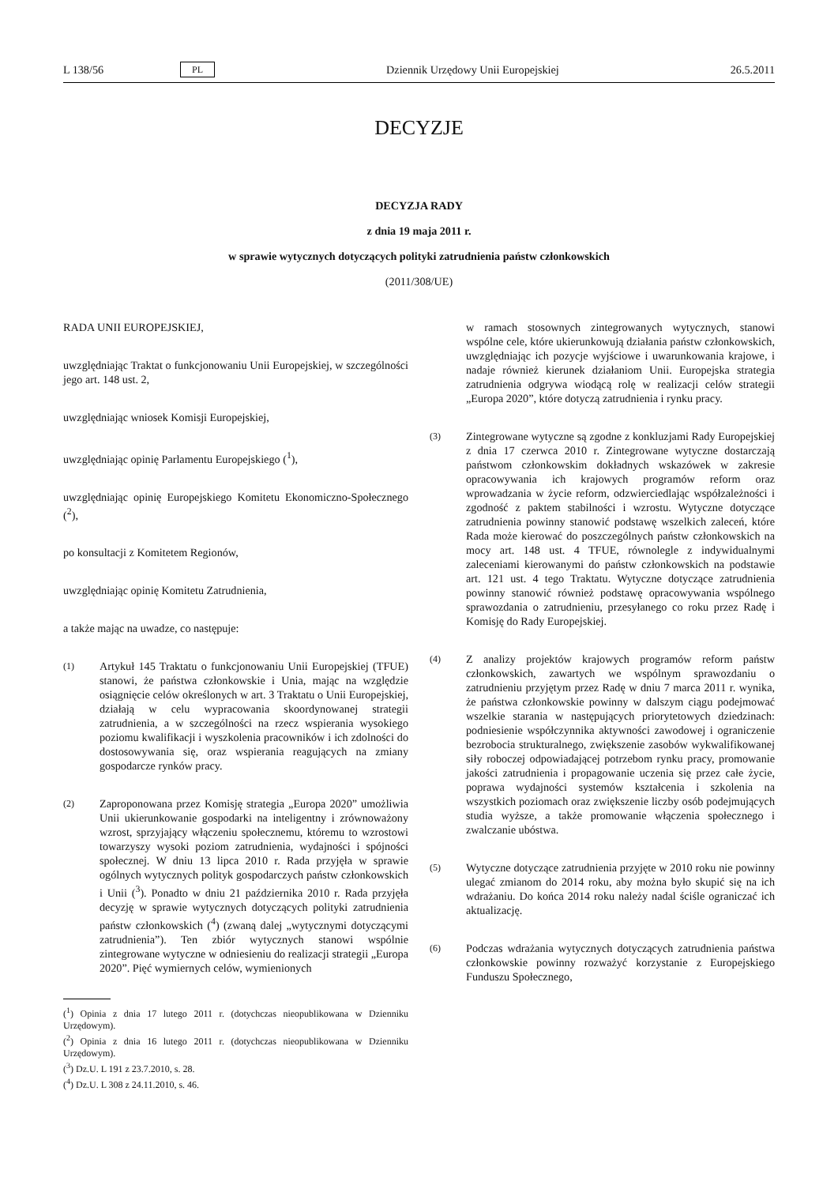L 138/56 PL Dziennik Urzędowy Unii Europejskiej 26.5.2011
DECYZJE
DECYZJA RADY
z dnia 19 maja 2011 r.
w sprawie wytycznych dotyczących polityki zatrudnienia państw członkowskich
(2011/308/UE)
RADA UNII EUROPEJSKIEJ,
uwzględniając Traktat o funkcjonowaniu Unii Europejskiej, w szczególności jego art. 148 ust. 2,
uwzględniając wniosek Komisji Europejskiej,
uwzględniając opinię Parlamentu Europejskiego (<sup>1</sup>),
uwzględniając opinię Europejskiego Komitetu Ekonomiczno-Społecznego (<sup>2</sup>),
po konsultacji z Komitetem Regionów,
uwzględniając opinię Komitetu Zatrudnienia,
a także mając na uwadze, co następuje:
(1) Artykuł 145 Traktatu o funkcjonowaniu Unii Europejskiej (TFUE) stanowi, że państwa członkowskie i Unia, mając na względzie osiągnięcie celów określonych w art. 3 Traktatu o Unii Europejskiej, działają w celu wypracowania skoordynowanej strategii zatrudnienia, a w szczególności na rzecz wspierania wysokiego poziomu kwalifikacji i wyszkolenia pracowników i ich zdolności do dostosowywania się, oraz wspierania reagujących na zmiany gospodarcze rynków pracy.
(2) Zaproponowana przez Komisję strategia „Europa 2020” umożliwia Unii ukierunkowanie gospodarki na inteligentny i zrównoważony wzrost, sprzyjający włączeniu społecznemu, któremu to wzrostowi towarzyszy wysoki poziom zatrudnienia, wydajności i spójności społecznej. W dniu 13 lipca 2010 r. Rada przyjęła w sprawie ogólnych wytycznych polityk gospodarczych państw członkowskich i Unii (<sup>3</sup>). Ponadto w dniu 21 października 2010 r. Rada przyjęła decyzję w sprawie wytycznych dotyczących polityki zatrudnienia państw członkowskich (<sup>4</sup>) (zwaną dalej „wytycznymi dotyczącymi zatrudnienia”). Ten zbiór wytycznych stanowi wspólnie zintegrowane wytyczne w odniesieniu do realizacji strategii „Europa 2020”. Pięć wymiernych celów, wymienionych
(<sup>1</sup>) Opinia z dnia 17 lutego 2011 r. (dotychczas nieopublikowana w Dzienniku Urzędowym).
(<sup>2</sup>) Opinia z dnia 16 lutego 2011 r. (dotychczas nieopublikowana w Dzienniku Urzędowym).
(<sup>3</sup>) Dz.U. L 191 z 23.7.2010, s. 28.
(<sup>4</sup>) Dz.U. L 308 z 24.11.2010, s. 46.
w ramach stosownych zintegrowanych wytycznych, stanowi wspólne cele, które ukierunkowują działania państw członkowskich, uwzględniając ich pozycje wyjściowe i uwarunkowania krajowe, i nadaje również kierunek działaniom Unii. Europejska strategia zatrudnienia odgrywa wiodącą rolę w realizacji celów strategii „Europa 2020”, które dotyczą zatrudnienia i rynku pracy.
(3) Zintegrowane wytyczne są zgodne z konkluzjami Rady Europejskiej z dnia 17 czerwca 2010 r. Zintegrowane wytyczne dostarczają państwom członkowskim dokładnych wskazówek w zakresie opracowywania ich krajowych programów reform oraz wprowadzania w życie reform, odzwierciedlając współzależności i zgodność z paktem stabilności i wzrostu. Wytyczne dotyczące zatrudnienia powinny stanowić podstawę wszelkich zaleceń, które Rada może kierować do poszczególnych państw członkowskich na mocy art. 148 ust. 4 TFUE, równolegle z indywidualnymi zaleceniami kierowanymi do państw członkowskich na podstawie art. 121 ust. 4 tego Traktatu. Wytyczne dotyczące zatrudnienia powinny stanowić również podstawę opracowywania wspólnego sprawozdania o zatrudnieniu, przesyłanego co roku przez Radę i Komisję do Rady Europejskiej.
(4) Z analizy projektów krajowych programów reform państw członkowskich, zawartych we wspólnym sprawozdaniu o zatrudnieniu przyjętym przez Radę w dniu 7 marca 2011 r. wynika, że państwa członkowskie powinny w dalszym ciągu podejmować wszelkie starania w następujących priorytetowych dziedzinach: podniesienie współczynnika aktywności zawodowej i ograniczenie bezrobocia strukturalnego, zwiększenie zasobów wykwalifikowanej siły roboczej odpowiadającej potrzebom rynku pracy, promowanie jakości zatrudnienia i propagowanie uczenia się przez całe życie, poprawa wydajności systemów kształcenia i szkolenia na wszystkich poziomach oraz zwiększenie liczby osób podejmujących studia wyższe, a także promowanie włączenia społecznego i zwalczanie ubóstwa.
(5) Wytyczne dotyczące zatrudnienia przyjęte w 2010 roku nie powinny ulegać zmianom do 2014 roku, aby można było skupić się na ich wdrażaniu. Do końca 2014 roku należy nadal ściśle ograniczać ich aktualizację.
(6) Podczas wdrażania wytycznych dotyczących zatrudnienia państwa członkowskie powinny rozważyć korzystanie z Europejskiego Funduszu Społecznego,